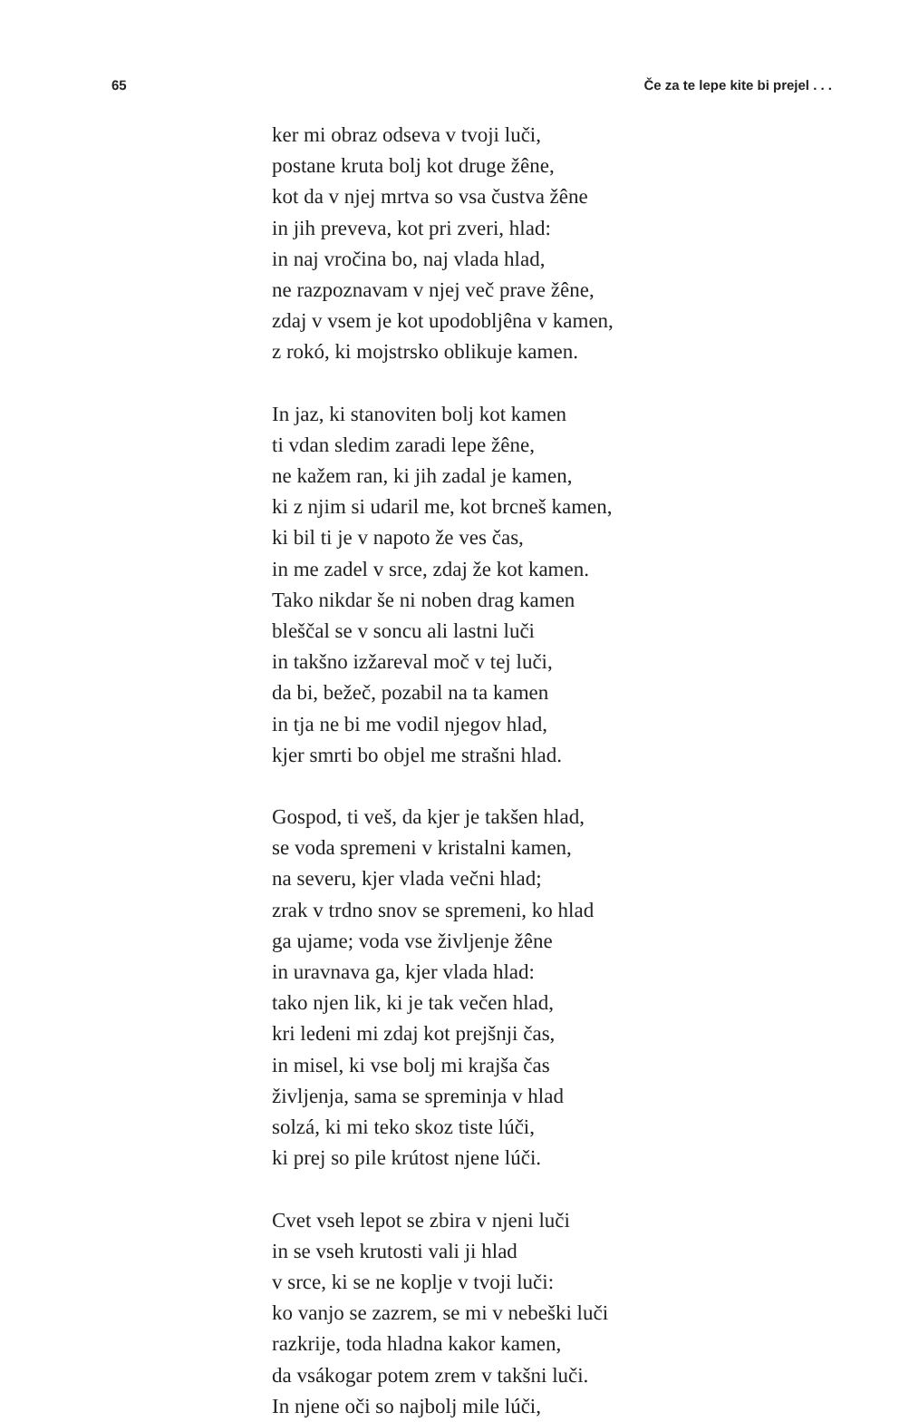65 Če za te lepe kite bi prejel . . .
ker mi obraz odseva v tvoji luči,
postane kruta bolj kot druge žêne,
kot da v njej mrtva so vsa čustva žêne
in jih preveva, kot pri zveri, hlad:
in naj vročina bo, naj vlada hlad,
ne razpoznavam v njej več prave žêne,
zdaj v vsem je kot upodobljêna v kamen,
z rokó, ki mojstrsko oblikuje kamen.
In jaz, ki stanoviten bolj kot kamen
ti vdan sledim zaradi lepe žêne,
ne kažem ran, ki jih zadal je kamen,
ki z njim si udaril me, kot brcneš kamen,
ki bil ti je v napoto že ves čas,
in me zadel v srce, zdaj že kot kamen.
Tako nikdar še ni noben drag kamen
bleščal se v soncu ali lastni luči
in takšno izžareval moč v tej luči,
da bi, bežeč, pozabil na ta kamen
in tja ne bi me vodil njegov hlad,
kjer smrti bo objel me strašni hlad.
Gospod, ti veš, da kjer je takšen hlad,
se voda spremeni v kristalni kamen,
na severu, kjer vlada večni hlad;
zrak v trdno snov se spremeni, ko hlad
ga ujame; voda vse življenje žêne
in uravnava ga, kjer vlada hlad:
tako njen lik, ki je tak večen hlad,
kri ledeni mi zdaj kot prejšnji čas,
in misel, ki vse bolj mi krajša čas
življenja, sama se spreminja v hlad
solzá, ki mi teko skoz tiste lúči,
ki prej so pile krútost njene lúči.
Cvet vseh lepot se zbira v njeni luči
in se vseh krutosti vali ji hlad
v srce, ki se ne koplje v tvoji luči:
ko vanjo se zazrem, se mi v nebeški luči
razkrije, toda hladna kakor kamen,
da vsákogar potem zrem v takšni luči.
In njene oči so najbolj mile lúči,